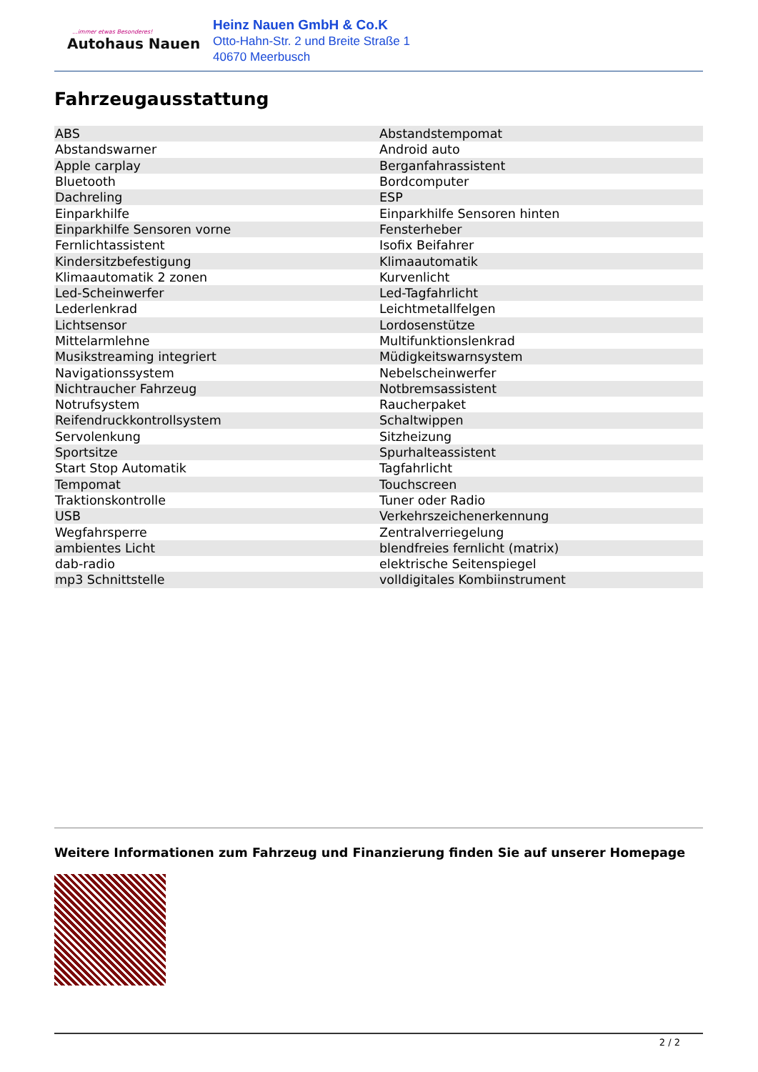...immer etwas Besonderes!
Autohaus Nauen
Heinz Nauen GmbH & Co.K
Otto-Hahn-Str. 2 und Breite Straße 1
40670 Meerbusch
Fahrzeugausstattung
| ABS | Abstandstempomat |
| Abstandswarner | Android auto |
| Apple carplay | Berganfahrassistent |
| Bluetooth | Bordcomputer |
| Dachreling | ESP |
| Einparkhilfe | Einparkhilfe Sensoren hinten |
| Einparkhilfe Sensoren vorne | Fensterheber |
| Fernlichtassistent | Isofix Beifahrer |
| Kindersitzbefestigung | Klimaautomatik |
| Klimaautomatik 2 zonen | Kurvenlicht |
| Led-Scheinwerfer | Led-Tagfahrlicht |
| Lederlenkrad | Leichtmetallfelgen |
| Lichtsensor | Lordosenstütze |
| Mittelarmlehne | Multifunktionslenkrad |
| Musikstreaming integriert | Müdigkeitswarnsystem |
| Navigationssystem | Nebelscheinwerfer |
| Nichtraucher Fahrzeug | Notbremsassistent |
| Notrufsystem | Raucherpaket |
| Reifendruckkontrollsystem | Schaltwippen |
| Servolenkung | Sitzheizung |
| Sportsitze | Spurhalteassistent |
| Start Stop Automatik | Tagfahrlicht |
| Tempomat | Touchscreen |
| Traktionskontrolle | Tuner oder Radio |
| USB | Verkehrszeichenerkennung |
| Wegfahrsperre | Zentralverriegelung |
| ambientes Licht | blendfreies fernlicht (matrix) |
| dab-radio | elektrische Seitenspiegel |
| mp3 Schnittstelle | volldigitales Kombiinstrument |
Weitere Informationen zum Fahrzeug und Finanzierung finden Sie auf unserer Homepage
2 / 2